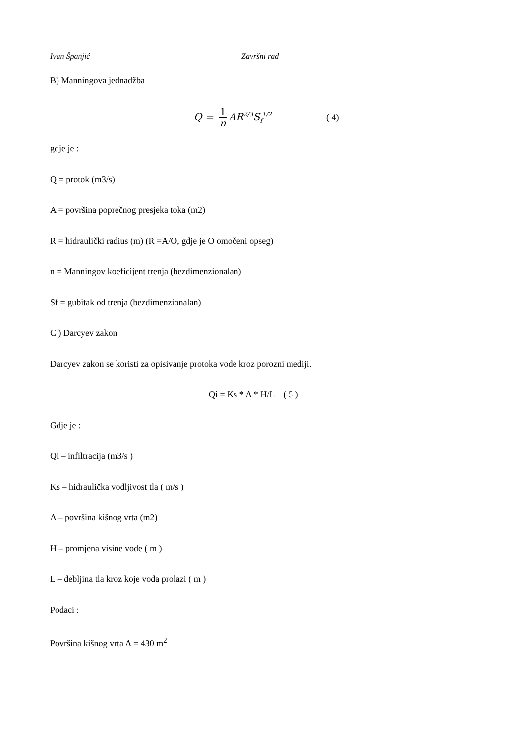Ivan Španjić Završni rad
B) Manningova jednadžba
Q = 1 n AR<sup>2/3</sup>S<sub>f</sub><sup>1/2</sup> ( 4)
gdje je :
Q = protok (m3/s)
A = površina poprečnog presjeka toka (m2)
R = hidraulički radius (m) (R =A/O, gdje je O omočeni opseg)
n = Manningov koeficijent trenja (bezdimenzionalan)
Sf = gubitak od trenja (bezdimenzionalan)
C ) Darcyev zakon
Darcyev zakon se koristi za opisivanje protoka vode kroz porozni mediji.
Qi = Ks * A * H/L ( 5 )
Gdje je :
Qi – infiltracija (m3/s )
Ks – hidraulička vodljivost tla ( m/s )
A – površina kišnog vrta (m2)
H – promjena visine vode ( m )
L – debljina tla kroz koje voda prolazi ( m )
Podaci :
Površina kišnog vrta A = 430 m<sup>2</sup>